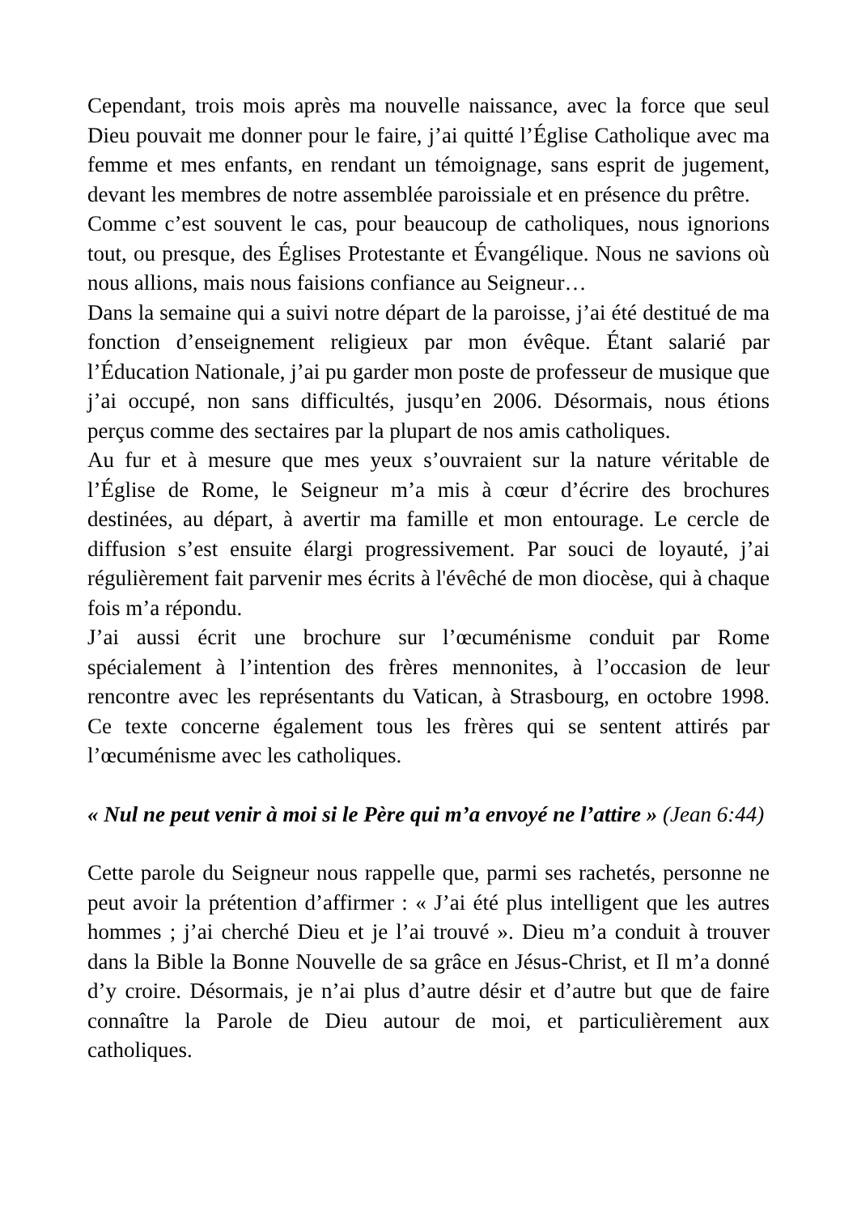Cependant, trois mois après ma nouvelle naissance, avec la force que seul Dieu pouvait me donner pour le faire, j’ai quitté l’Église Catholique avec ma femme et mes enfants, en rendant un témoignage, sans esprit de jugement, devant les membres de notre assemblée paroissiale et en présence du prêtre.
Comme c’est souvent le cas, pour beaucoup de catholiques, nous ignorions tout, ou presque, des Églises Protestante et Évangélique. Nous ne savions où nous allions, mais nous faisions confiance au Seigneur…
Dans la semaine qui a suivi notre départ de la paroisse, j’ai été destitué de ma fonction d’enseignement religieux par mon évêque. Étant salarié par l’Éducation Nationale, j’ai pu garder mon poste de professeur de musique que j’ai occupé, non sans difficultés, jusqu’en 2006. Désormais, nous étions perçus comme des sectaires par la plupart de nos amis catholiques.
Au fur et à mesure que mes yeux s’ouvraient sur la nature véritable de l’Église de Rome, le Seigneur m’a mis à cœur d’écrire des brochures destinées, au départ, à avertir ma famille et mon entourage. Le cercle de diffusion s’est ensuite élargi progressivement. Par souci de loyauté, j’ai régulièrement fait parvenir mes écrits à l'évêché de mon diocèse, qui à chaque fois m’a répondu.
J’ai aussi écrit une brochure sur l’œcuménisme conduit par Rome spécialement à l’intention des frères mennonites, à l’occasion de leur rencontre avec les représentants du Vatican, à Strasbourg, en octobre 1998. Ce texte concerne également tous les frères qui se sentent attirés par l’œcuménisme avec les catholiques.
« Nul ne peut venir à moi si le Père qui m’a envoyé ne l’attire » (Jean 6:44)
Cette parole du Seigneur nous rappelle que, parmi ses rachetés, personne ne peut avoir la prétention d’affirmer : « J’ai été plus intelligent que les autres hommes ; j’ai cherché Dieu et je l’ai trouvé ». Dieu m’a conduit à trouver dans la Bible la Bonne Nouvelle de sa grâce en Jésus-Christ, et Il m’a donné d’y croire. Désormais, je n’ai plus d’autre désir et d’autre but que de faire connaître la Parole de Dieu autour de moi, et particulièrement aux catholiques.